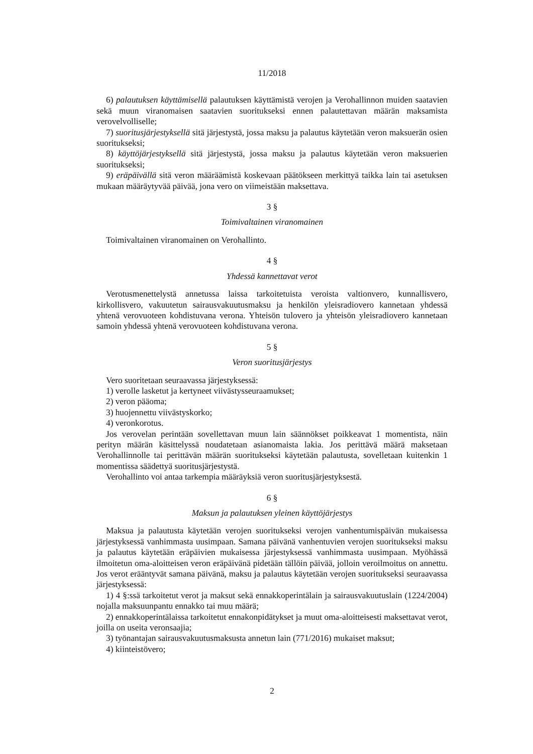11/2018
6) palautuksen käyttämisellä palautuksen käyttämistä verojen ja Verohallinnon muiden saatavien sekä muun viranomaisen saatavien suoritukseksi ennen palautettavan määrän maksamista verovelvolliselle;
7) suoritusjärjestyksellä sitä järjestystä, jossa maksu ja palautus käytetään veron maksuerän osien suoritukseksi;
8) käyttöjärjestyksellä sitä järjestystä, jossa maksu ja palautus käytetään veron maksuerien suoritukseksi;
9) eräpäivällä sitä veron määräämistä koskevaan päätökseen merkittyä taikka lain tai asetuksen mukaan määräytyvää päivää, jona vero on viimeistään maksettava.
3 §
Toimivaltainen viranomainen
Toimivaltainen viranomainen on Verohallinto.
4 §
Yhdessä kannettavat verot
Verotusmenettelystä annetussa laissa tarkoitetuista veroista valtionvero, kunnallisvero, kirkollisvero, vakuutetun sairausvakuutusmaksu ja henkilön yleisradiovero kannetaan yhdessä yhtenä verovuoteen kohdistuvana verona. Yhteisön tulovero ja yhteisön yleisradiovero kannetaan samoin yhdessä yhtenä verovuoteen kohdistuvana verona.
5 §
Veron suoritusjärjestys
Vero suoritetaan seuraavassa järjestyksessä:
1) verolle lasketut ja kertyneet viivästysseuraamukset;
2) veron pääoma;
3) huojennettu viivästyskorko;
4) veronkorotus.
Jos verovelan perintään sovellettavan muun lain säännökset poikkeavat 1 momentista, näin perityn määrän käsittelyssä noudatetaan asianomaista lakia. Jos perittävä määrä maksetaan Verohallinnolle tai perittävän määrän suoritukseksi käytetään palautusta, sovelletaan kuitenkin 1 momentissa säädettyä suoritusjärjestystä.
Verohallinto voi antaa tarkempia määräyksiä veron suoritusjärjestyksestä.
6 §
Maksun ja palautuksen yleinen käyttöjärjestys
Maksua ja palautusta käytetään verojen suoritukseksi verojen vanhentumispäivän mukaisessa järjestyksessä vanhimmasta uusimpaan. Samana päivänä vanhentuvien verojen suoritukseksi maksu ja palautus käytetään eräpäivien mukaisessa järjestyksessä vanhimmasta uusimpaan. Myöhässä ilmoitetun oma-aloitteisen veron eräpäivänä pidetään tällöin päivää, jolloin veroilmoitus on annettu. Jos verot erääntyvät samana päivänä, maksu ja palautus käytetään verojen suoritukseksi seuraavassa järjestyksessä:
1) 4 §:ssä tarkoitetut verot ja maksut sekä ennakkoperintälain ja sairausvakuutuslain (1224/2004) nojalla maksuunpantu ennakko tai muu määrä;
2) ennakkoperintälaissa tarkoitetut ennakonpidätykset ja muut oma-aloitteisesti maksettavat verot, joilla on useita veronsaajia;
3) työnantajan sairausvakuutusmaksusta annetun lain (771/2016) mukaiset maksut;
4) kiinteistövero;
2